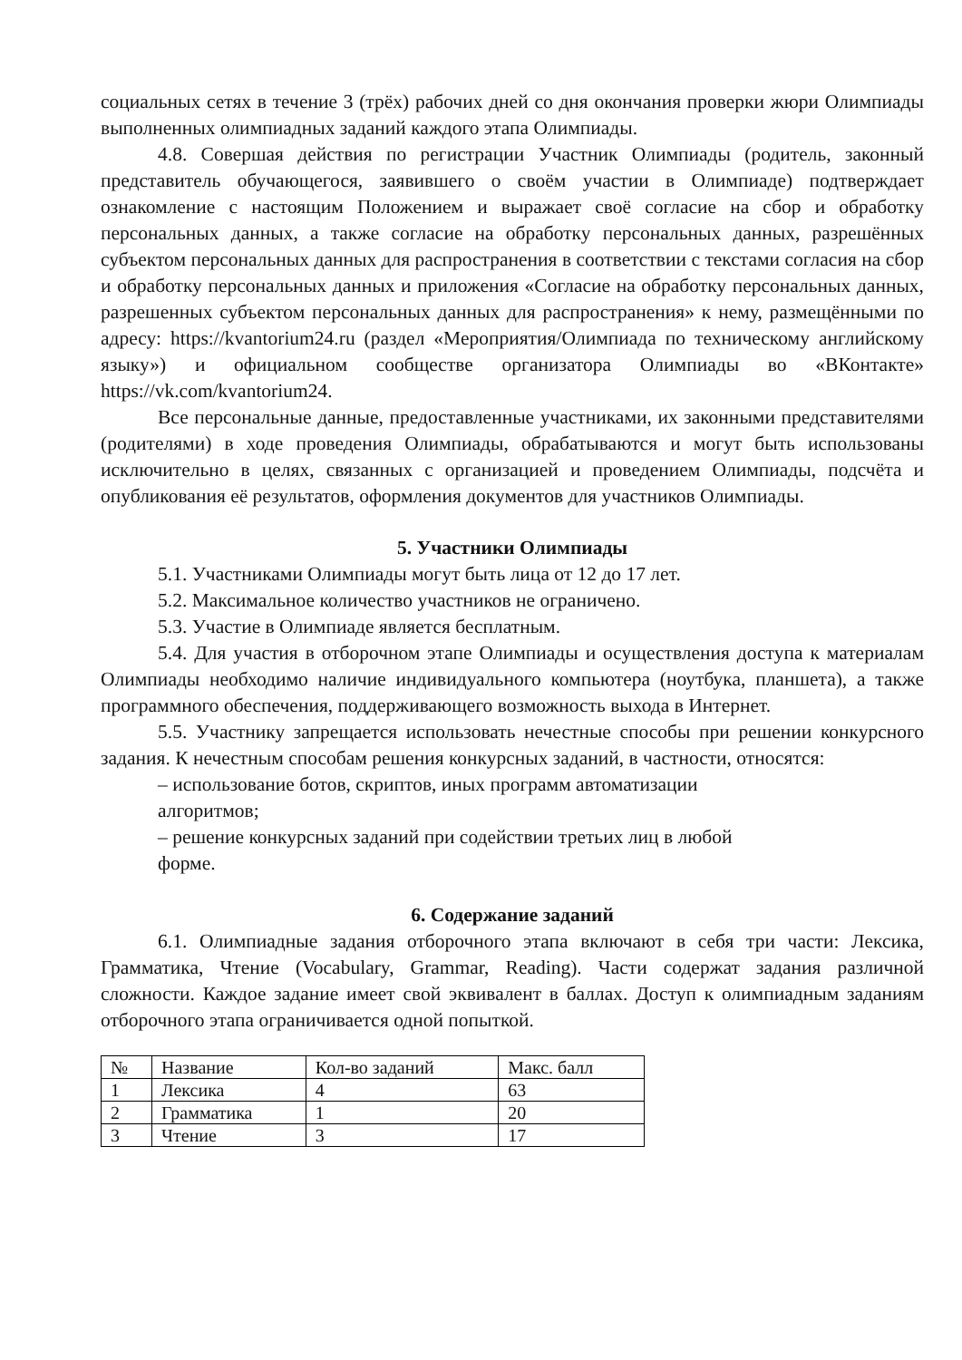социальных сетях в течение 3 (трёх) рабочих дней со дня окончания проверки жюри Олимпиады выполненных олимпиадных заданий каждого этапа Олимпиады.
4.8. Совершая действия по регистрации Участник Олимпиады (родитель, законный представитель обучающегося, заявившего о своём участии в Олимпиаде) подтверждает ознакомление с настоящим Положением и выражает своё согласие на сбор и обработку персональных данных, а также согласие на обработку персональных данных, разрешённых субъектом персональных данных для распространения в соответствии с текстами согласия на сбор и обработку персональных данных и приложения «Согласие на обработку персональных данных, разрешенных субъектом персональных данных для распространения» к нему, размещёнными по адресу: https://kvantorium24.ru (раздел «Мероприятия/Олимпиада по техническому английскому языку») и официальном сообществе организатора Олимпиады во «ВКонтакте» https://vk.com/kvantorium24.
Все персональные данные, предоставленные участниками, их законными представителями (родителями) в ходе проведения Олимпиады, обрабатываются и могут быть использованы исключительно в целях, связанных с организацией и проведением Олимпиады, подсчёта и опубликования её результатов, оформления документов для участников Олимпиады.
5. Участники Олимпиады
5.1. Участниками Олимпиады могут быть лица от 12 до 17 лет.
5.2. Максимальное количество участников не ограничено.
5.3. Участие в Олимпиаде является бесплатным.
5.4. Для участия в отборочном этапе Олимпиады и осуществления доступа к материалам Олимпиады необходимо наличие индивидуального компьютера (ноутбука, планшета), а также программного обеспечения, поддерживающего возможность выхода в Интернет.
5.5. Участнику запрещается использовать нечестные способы при решении конкурсного задания. К нечестным способам решения конкурсных заданий, в частности, относятся:
– использование ботов, скриптов, иных программ автоматизации
алгоритмов;
– решение конкурсных заданий при содействии третьих лиц в любой
форме.
6. Содержание заданий
6.1. Олимпиадные задания отборочного этапа включают в себя три части: Лексика, Грамматика, Чтение (Vocabulary, Grammar, Reading). Части содержат задания различной сложности. Каждое задание имеет свой эквивалент в баллах. Доступ к олимпиадным заданиям отборочного этапа ограничивается одной попыткой.
| № | Название | Кол-во заданий | Макс. балл |
| 1 | Лексика | 4 | 63 |
| 2 | Грамматика | 1 | 20 |
| 3 | Чтение | 3 | 17 |